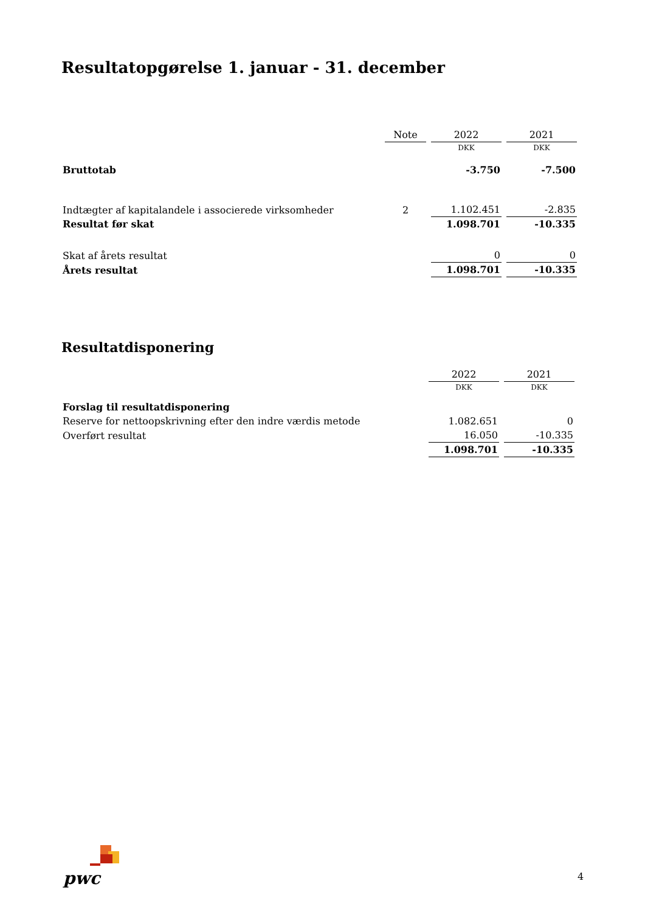Resultatopgørelse 1. januar - 31. december
| | Note | 2022 | 2021 |
| --- | --- | --- | --- |
| | | DKK | DKK |
| Bruttotab | | -3.750 | -7.500 |
| Indtægter af kapitalandele i associerede virksomheder | 2 | 1.102.451 | -2.835 |
| Resultat før skat | | 1.098.701 | -10.335 |
| Skat af årets resultat | | 0 | 0 |
| Årets resultat | | 1.098.701 | -10.335 |
Resultatdisponering
| | 2022 | 2021 |
| --- | --- | --- |
| | DKK | DKK |
| Forslag til resultatdisponering | | |
| Reserve for nettoopskrivning efter den indre værdis metode | 1.082.651 | 0 |
| Overført resultat | 16.050 | -10.335 |
| | 1.098.701 | -10.335 |
pwc 4